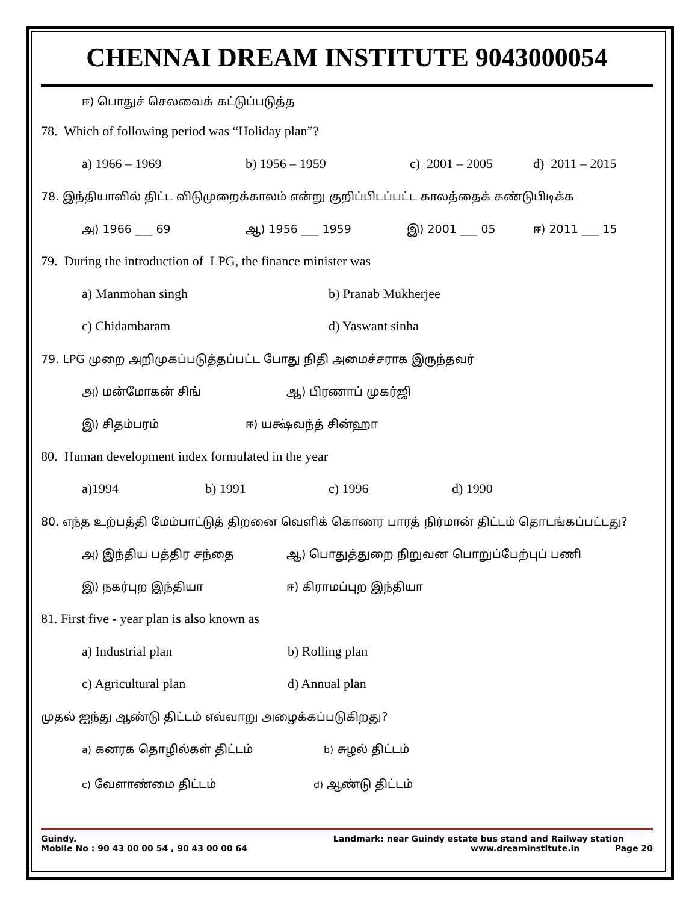CHENNAI DREAM INSTITUTE 9043000054
ஈ) பொதுச் செலவைக் கட்டுப்படுத்த
78. Which of following period was “Holiday plan”?
a) 1966 – 1969 b) 1956 – 1959 c) 2001 – 2005 d) 2011 – 2015
78. இந்தியாவில் திட்ட விடுமுறைக்காலம் என்று குறிப்பிடப்பட்ட காலத்தைக் கண்டுபிடிக்க
அ) 1966 ___ 69 ஆ) 1956 ___ 1959 இ) 2001 ___ 05 ஈ) 2011 ___ 15
79. During the introduction of LPG, the finance minister was
a) Manmohan singh b) Pranab Mukherjee
c) Chidambaram d) Yaswant sinha
79. LPG முறை அறிமுகப்படுத்தப்பட்ட போது நிதி அமைச்சராக இருந்தவர்
அ) மன்மோகன் சிங் ஆ) பிரணாப் முகர்ஜி
இ) சிதம்பரம் ஈ) யக்ஷ்வந்த் சின்ஹா
80. Human development index formulated in the year
a)1994 b) 1991 c) 1996 d) 1990
80. எந்த உற்பத்தி மேம்பாட்டுத் திறனை வெளிக் கொணர பாரத் நிர்மான் திட்டம் தொடங்கப்பட்டது?
அ) இந்திய பத்திர சந்தை ஆ) பொதுத்துறை நிறுவன பொறுப்பேற்புப் பணி
இ) நகர்புற இந்தியா ஈ) கிராமப்புற இந்தியா
81. First five - year plan is also known as
a) Industrial plan b) Rolling plan
c) Agricultural plan d) Annual plan
முதல் ஐந்து ஆண்டு திட்டம் எவ்வாறு அழைக்கப்படுகிறது?
a) கனரக தொழில்கள் திட்டம் b) சுழல் திட்டம்
c) வேளாண்மை திட்டம் d) ஆண்டு திட்டம்
Guindy. Landmark: near Guindy estate bus stand and Railway station
Mobile No : 90 43 00 00 54 , 90 43 00 00 64 www.dreaminstitute.in Page 20